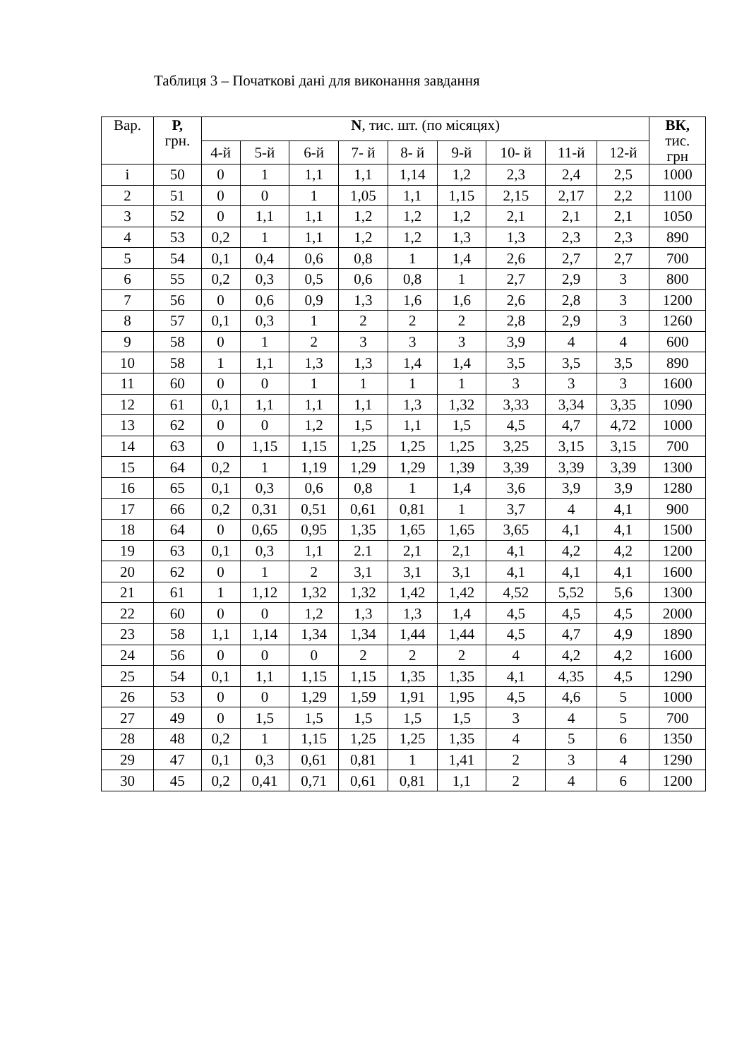Таблиця 3 – Початкові дані для виконання завдання
| Вар. | Р, грн. | N , тис. шт. (по місяцях) | | | | | | | | | ВК, тис. грн |
| --- | --- | --- | --- | --- | --- | --- | --- | --- | --- | --- | --- |
| | | 4-й | 5-й | 6-й | 7- й | 8- й | 9-й | 10- й | 11-й | 12-й | |
| і | 50 | 0 | 1 | 1,1 | 1,1 | 1,14 | 1,2 | 2,3 | 2,4 | 2,5 | 1000 |
| 2 | 51 | 0 | 0 | 1 | 1,05 | 1,1 | 1,15 | 2,15 | 2,17 | 2,2 | 1100 |
| 3 | 52 | 0 | 1,1 | 1,1 | 1,2 | 1,2 | 1,2 | 2,1 | 2,1 | 2,1 | 1050 |
| 4 | 53 | 0,2 | 1 | 1,1 | 1,2 | 1,2 | 1,3 | 1,3 | 2,3 | 2,3 | 890 |
| 5 | 54 | 0,1 | 0,4 | 0,6 | 0,8 | 1 | 1,4 | 2,6 | 2,7 | 2,7 | 700 |
| 6 | 55 | 0,2 | 0,3 | 0,5 | 0,6 | 0,8 | 1 | 2,7 | 2,9 | 3 | 800 |
| 7 | 56 | 0 | 0,6 | 0,9 | 1,3 | 1,6 | 1,6 | 2,6 | 2,8 | 3 | 1200 |
| 8 | 57 | 0,1 | 0,3 | 1 | 2 | 2 | 2 | 2,8 | 2,9 | 3 | 1260 |
| 9 | 58 | 0 | 1 | 2 | 3 | 3 | 3 | 3,9 | 4 | 4 | 600 |
| 10 | 58 | 1 | 1,1 | 1,3 | 1,3 | 1,4 | 1,4 | 3,5 | 3,5 | 3,5 | 890 |
| 11 | 60 | 0 | 0 | 1 | 1 | 1 | 1 | 3 | 3 | 3 | 1600 |
| 12 | 61 | 0,1 | 1,1 | 1,1 | 1,1 | 1,3 | 1,32 | 3,33 | 3,34 | 3,35 | 1090 |
| 13 | 62 | 0 | 0 | 1,2 | 1,5 | 1,1 | 1,5 | 4,5 | 4,7 | 4,72 | 1000 |
| 14 | 63 | 0 | 1,15 | 1,15 | 1,25 | 1,25 | 1,25 | 3,25 | 3,15 | 3,15 | 700 |
| 15 | 64 | 0,2 | 1 | 1,19 | 1,29 | 1,29 | 1,39 | 3,39 | 3,39 | 3,39 | 1300 |
| 16 | 65 | 0,1 | 0,3 | 0,6 | 0,8 | 1 | 1,4 | 3,6 | 3,9 | 3,9 | 1280 |
| 17 | 66 | 0,2 | 0,31 | 0,51 | 0,61 | 0,81 | 1 | 3,7 | 4 | 4,1 | 900 |
| 18 | 64 | 0 | 0,65 | 0,95 | 1,35 | 1,65 | 1,65 | 3,65 | 4,1 | 4,1 | 1500 |
| 19 | 63 | 0,1 | 0,3 | 1,1 | 2.1 | 2,1 | 2,1 | 4,1 | 4,2 | 4,2 | 1200 |
| 20 | 62 | 0 | 1 | 2 | 3,1 | 3,1 | 3,1 | 4,1 | 4,1 | 4,1 | 1600 |
| 21 | 61 | 1 | 1,12 | 1,32 | 1,32 | 1,42 | 1,42 | 4,52 | 5,52 | 5,6 | 1300 |
| 22 | 60 | 0 | 0 | 1,2 | 1,3 | 1,3 | 1,4 | 4,5 | 4,5 | 4,5 | 2000 |
| 23 | 58 | 1,1 | 1,14 | 1,34 | 1,34 | 1,44 | 1,44 | 4,5 | 4,7 | 4,9 | 1890 |
| 24 | 56 | 0 | 0 | 0 | 2 | 2 | 2 | 4 | 4,2 | 4,2 | 1600 |
| 25 | 54 | 0,1 | 1,1 | 1,15 | 1,15 | 1,35 | 1,35 | 4,1 | 4,35 | 4,5 | 1290 |
| 26 | 53 | 0 | 0 | 1,29 | 1,59 | 1,91 | 1,95 | 4,5 | 4,6 | 5 | 1000 |
| 27 | 49 | 0 | 1,5 | 1,5 | 1,5 | 1,5 | 1,5 | 3 | 4 | 5 | 700 |
| 28 | 48 | 0,2 | 1 | 1,15 | 1,25 | 1,25 | 1,35 | 4 | 5 | 6 | 1350 |
| 29 | 47 | 0,1 | 0,3 | 0,61 | 0,81 | 1 | 1,41 | 2 | 3 | 4 | 1290 |
| 30 | 45 | 0,2 | 0,41 | 0,71 | 0,61 | 0,81 | 1,1 | 2 | 4 | 6 | 1200 |